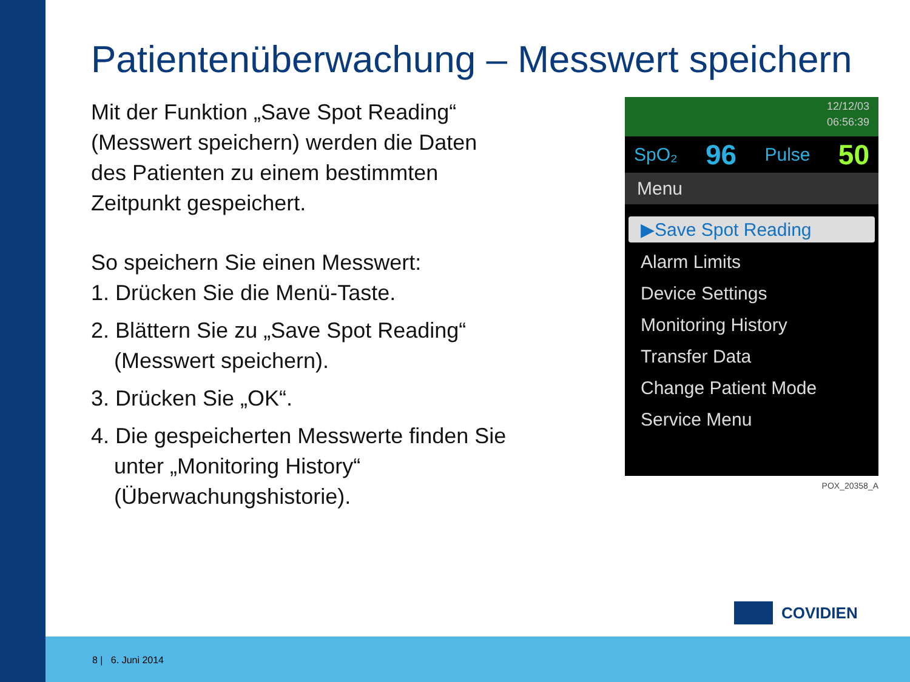Patientenüberwachung – Messwert speichern
Mit der Funktion „Save Spot Reading“ (Messwert speichern) werden die Daten des Patienten zu einem bestimmten Zeitpunkt gespeichert.
So speichern Sie einen Messwert:
1. Drücken Sie die Menü-Taste.
2. Blättern Sie zu „Save Spot Reading“ (Messwert speichern).
3. Drücken Sie „OK“.
4. Die gespeicherten Messwerte finden Sie unter „Monitoring History“ (Überwachungshistorie).
12/12/03
06:56:39
SpO₂ 96 Pulse 50
Menu
▶Save Spot Reading
Alarm Limits
Device Settings
Monitoring History
Transfer Data
Change Patient Mode
Service Menu
POX_20358_A
COVIDIEN
8 | 6. Juni 2014